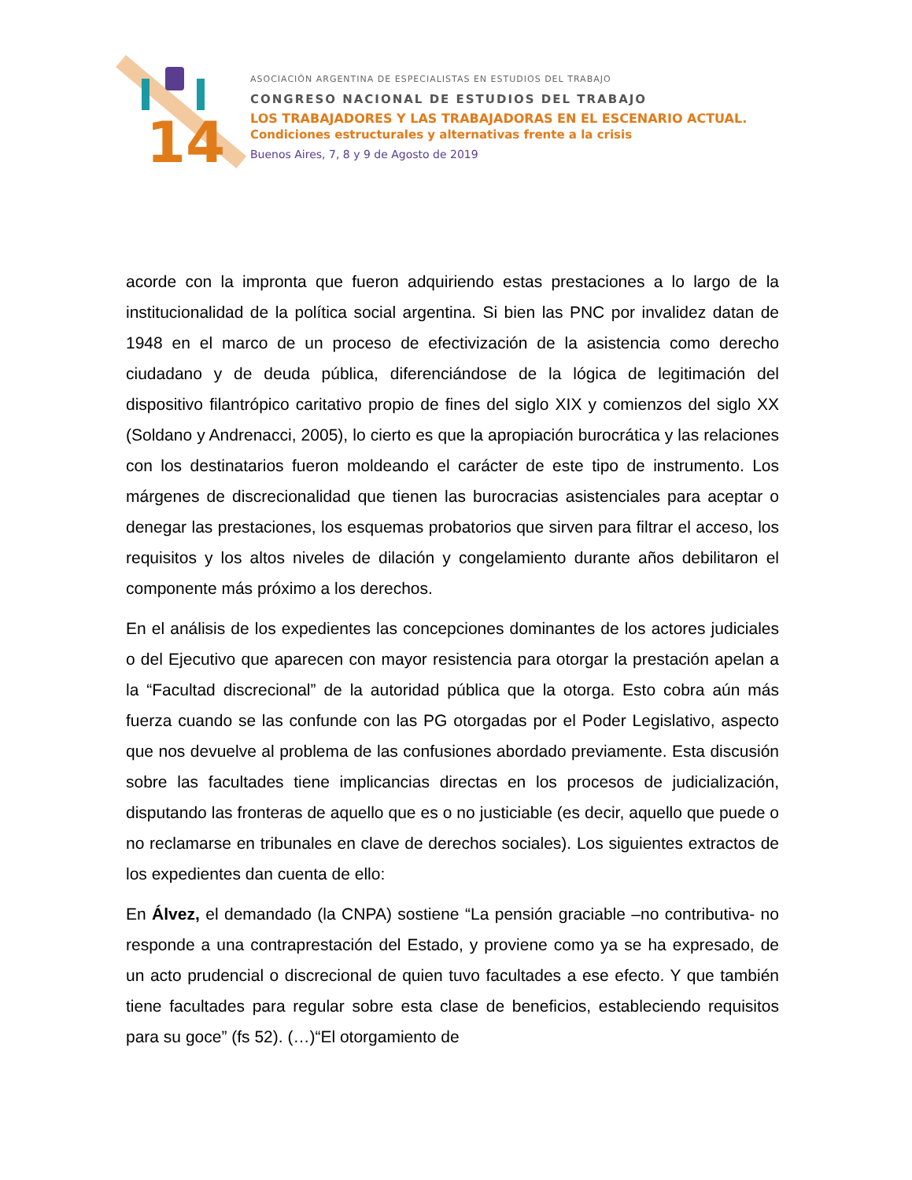14
ASOCIACIÓN ARGENTINA DE ESPECIALISTAS EN ESTUDIOS DEL TRABAJO
CONGRESO NACIONAL DE ESTUDIOS DEL TRABAJO
LOS TRABAJADORES Y LAS TRABAJADORAS EN EL ESCENARIO ACTUAL.
Condiciones estructurales y alternativas frente a la crisis
Buenos Aires, 7, 8 y 9 de Agosto de 2019
acorde con la impronta que fueron adquiriendo estas prestaciones a lo largo de la institucionalidad de la política social argentina. Si bien las PNC por invalidez datan de 1948 en el marco de un proceso de efectivización de la asistencia como derecho ciudadano y de deuda pública, diferenciándose de la lógica de legitimación del dispositivo filantrópico caritativo propio de fines del siglo XIX y comienzos del siglo XX (Soldano y Andrenacci, 2005), lo cierto es que la apropiación burocrática y las relaciones con los destinatarios fueron moldeando el carácter de este tipo de instrumento. Los márgenes de discrecionalidad que tienen las burocracias asistenciales para aceptar o denegar las prestaciones, los esquemas probatorios que sirven para filtrar el acceso, los requisitos y los altos niveles de dilación y congelamiento durante años debilitaron el componente más próximo a los derechos.
En el análisis de los expedientes las concepciones dominantes de los actores judiciales o del Ejecutivo que aparecen con mayor resistencia para otorgar la prestación apelan a la “Facultad discrecional” de la autoridad pública que la otorga. Esto cobra aún más fuerza cuando se las confunde con las PG otorgadas por el Poder Legislativo, aspecto que nos devuelve al problema de las confusiones abordado previamente. Esta discusión sobre las facultades tiene implicancias directas en los procesos de judicialización, disputando las fronteras de aquello que es o no justiciable (es decir, aquello que puede o no reclamarse en tribunales en clave de derechos sociales). Los siguientes extractos de los expedientes dan cuenta de ello:
En Álvez, el demandado (la CNPA) sostiene “La pensión graciable –no contributiva- no responde a una contraprestación del Estado, y proviene como ya se ha expresado, de un acto prudencial o discrecional de quien tuvo facultades a ese efecto. Y que también tiene facultades para regular sobre esta clase de beneficios, estableciendo requisitos para su goce” (fs 52). (…)“El otorgamiento de